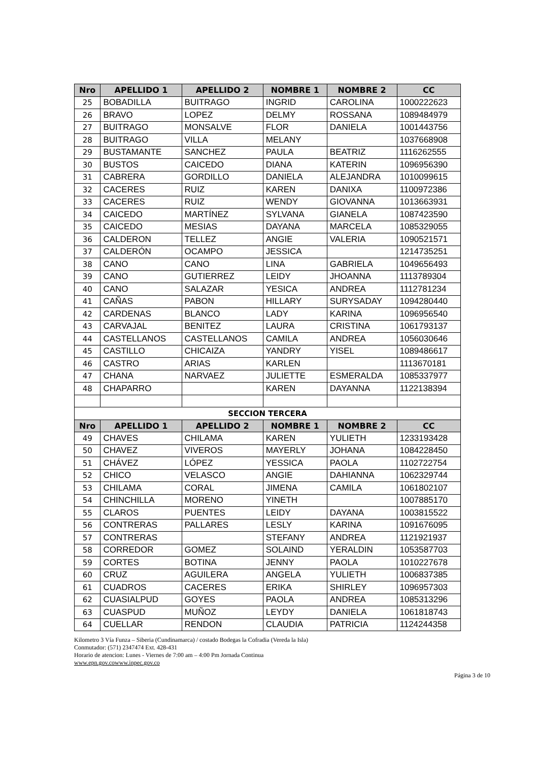| Nro | APELLIDO 1 | APELLIDO 2 | NOMBRE 1 | NOMBRE 2 | CC |
| --- | --- | --- | --- | --- | --- |
| 25 | BOBADILLA | BUITRAGO | INGRID | CAROLINA | 1000222623 |
| 26 | BRAVO | LOPEZ | DELMY | ROSSANA | 1089484979 |
| 27 | BUITRAGO | MONSALVE | FLOR | DANIELA | 1001443756 |
| 28 | BUITRAGO | VILLA | MELANY | | 1037668908 |
| 29 | BUSTAMANTE | SANCHEZ | PAULA | BEATRIZ | 1116262555 |
| 30 | BUSTOS | CAICEDO | DIANA | KATERIN | 1096956390 |
| 31 | CABRERA | GORDILLO | DANIELA | ALEJANDRA | 1010099615 |
| 32 | CACERES | RUIZ | KAREN | DANIXA | 1100972386 |
| 33 | CACERES | RUIZ | WENDY | GIOVANNA | 1013663931 |
| 34 | CAICEDO | MARTÍNEZ | SYLVANA | GIANELA | 1087423590 |
| 35 | CAICEDO | MESIAS | DAYANA | MARCELA | 1085329055 |
| 36 | CALDERON | TELLEZ | ANGIE | VALERIA | 1090521571 |
| 37 | CALDERÓN | OCAMPO | JESSICA | | 1214735251 |
| 38 | CANO | CANO | LINA | GABRIELA | 1049656493 |
| 39 | CANO | GUTIERREZ | LEIDY | JHOANNA | 1113789304 |
| 40 | CANO | SALAZAR | YESICA | ANDREA | 1112781234 |
| 41 | CAÑAS | PABON | HILLARY | SURYSADAY | 1094280440 |
| 42 | CARDENAS | BLANCO | LADY | KARINA | 1096956540 |
| 43 | CARVAJAL | BENITEZ | LAURA | CRISTINA | 1061793137 |
| 44 | CASTELLANOS | CASTELLANOS | CAMILA | ANDREA | 1056030646 |
| 45 | CASTILLO | CHICAIZA | YANDRY | YISEL | 1089486617 |
| 46 | CASTRO | ARIAS | KARLEN | | 1113670181 |
| 47 | CHANA | NARVAEZ | JULIETTE | ESMERALDA | 1085337977 |
| 48 | CHAPARRO | | KAREN | DAYANNA | 1122138394 |
| SECCION TERCERA | | | | | |
| Nro | APELLIDO 1 | APELLIDO 2 | NOMBRE 1 | NOMBRE 2 | CC |
| 49 | CHAVES | CHILAMA | KAREN | YULIETH | 1233193428 |
| 50 | CHAVEZ | VIVEROS | MAYERLY | JOHANA | 1084228450 |
| 51 | CHÁVEZ | LÓPEZ | YESSICA | PAOLA | 1102722754 |
| 52 | CHICO | VELASCO | ANGIE | DAHIANNA | 1062329744 |
| 53 | CHILAMA | CORAL | JIMENA | CAMILA | 1061802107 |
| 54 | CHINCHILLA | MORENO | YINETH | | 1007885170 |
| 55 | CLAROS | PUENTES | LEIDY | DAYANA | 1003815522 |
| 56 | CONTRERAS | PALLARES | LESLY | KARINA | 1091676095 |
| 57 | CONTRERAS | | STEFANY | ANDREA | 1121921937 |
| 58 | CORREDOR | GOMEZ | SOLAIND | YERALDIN | 1053587703 |
| 59 | CORTES | BOTINA | JENNY | PAOLA | 1010227678 |
| 60 | CRUZ | AGUILERA | ANGELA | YULIETH | 1006837385 |
| 61 | CUADROS | CACERES | ERIKA | SHIRLEY | 1096957303 |
| 62 | CUASIALPUD | GOYES | PAOLA | ANDREA | 1085313296 |
| 63 | CUASPUD | MUÑOZ | LEYDY | DANIELA | 1061818743 |
| 64 | CUELLAR | RENDON | CLAUDIA | PATRICIA | 1124244358 |
Kilometro 3 Vía Funza – Siberia (Cundinamarca) / costado Bodegas la Cofradia (Vereda la Isla)
Conmutador: (571) 2347474 Ext. 428-431
Horario de atencion: Lunes - Viernes de 7:00 am – 4:00 Pm Jornada Continua
www.epn.gov.cowww.inpec.gov.co
Página 3 de 10